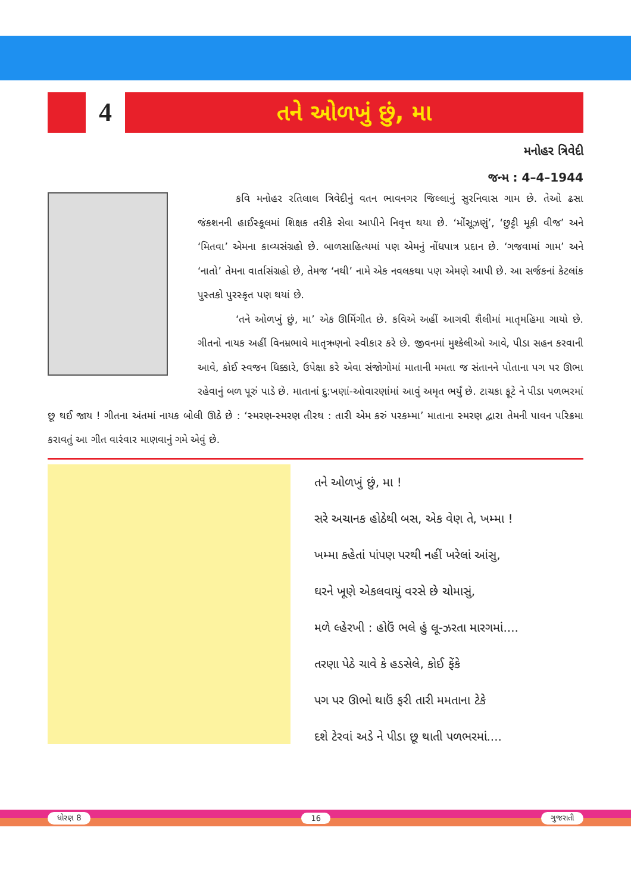4
તને ઓળખું છું, મા
મનોહર ત્રિવેદી
જન્મ : 4–4–1944
કવિ મનોહર રતિલાલ ત્રિવેદીનું વતન ભાવનગર જિલ્લાનું સુરનિવાસ ગામ છે. તેઓ ઢસા જંકશનની હાઈસ્કૂલમાં શિક્ષક તરીકે સેવા આપીને નિવૃત્ત થયા છે. ‘મોંસૂઝણું’, ‘છુટ્ટી મૂકી વીજ’ અને ‘મિતવા’ એમના કાવ્યસંગ્રહો છે. બાળસાહિત્યમાં પણ એમનું નોંધપાત્ર પ્રદાન છે. ‘ગજવામાં ગામ’ અને ‘નાતો’ તેમના વાર્તાસંગ્રહો છે, તેમજ ‘નથી’ નામે એક નવલકથા પણ એમણે આપી છે. આ સર્જકનાં કેટલાંક પુસ્તકો પુરસ્કૃત પણ થયાં છે.
‘તને ઓળખું છું, મા’ એક ઊર્મિગીત છે. કવિએ અહીં આગવી શૈલીમાં માતૃમહિમા ગાયો છે. ગીતનો નાયક અહીં વિનમ્રભાવે માતૃઋણનો સ્વીકાર કરે છે. જીવનમાં મુશ્કેલીઓ આવે, પીડા સહન કરવાની આવે, કોઈ સ્વજન ધિક્કારે, ઉપેક્ષા કરે એવા સંજોગોમાં માતાની મમતા જ સંતાનને પોતાના પગ પર ઊભા રહેવાનું બળ પૂરું પાડે છે. માતાનાં દુ:ખણાં-ઓવારણાંમાં આવું અમૃત ભર્યું છે. ટાચકા ફૂટે ને પીડા પળભરમાં છૂ થઈ જાય ! ગીતના અંતમાં નાયક બોલી ઊઠે છે : ‘સ્મરણ-સ્મરણ તીરથ : તારી એમ કરું પરકમ્મા’ માતાના સ્મરણ દ્વારા તેમની પાવન પરિક્રમા કરાવતું આ ગીત વારંવાર માણવાનું ગમે એવું છે.
તને ઓળખું છું, મા !
સરે અચાનક હોઠેથી બસ, એક વેણ તે, ખમ્મા !
ખમ્મા કહેતાં પાંપણ પરથી નહીં ખરેલાં આંસુ,
ઘરને ખૂણે એકલવાયું વરસે છે ચોમાસું,
મળે લ્હેરખી : હોઉં ભલે હું લૂ-ઝરતા મારગમાં....
તરણા પેઠે ચાવે કે હડસેલે, કોઈ ફેંકે
પગ પર ઊભો થાઉં ફરી તારી મમતાના ટેકે
દશે ટેરવાં અડે ને પીડા છૂ થાતી પળભરમાં....
ધોરણ 8 16 ગુજરાતી